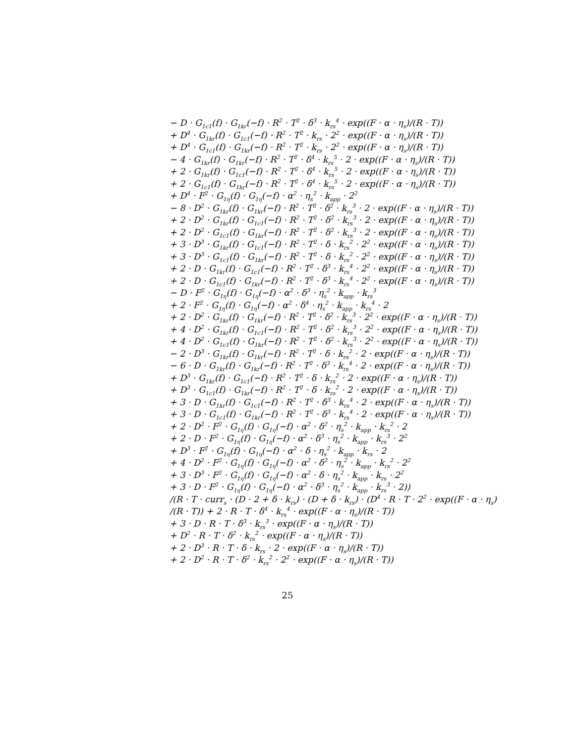− D · G<sub>1c1</sub>(f) · G<sub>1kr</sub>(−f) · R<sup>2</sup> · T<sup>2</sup> · δ<sup>3</sup> · k<sub>rs</sub><sup>4</sup> · exp((F · α · η<sub>s</sub>)/(R · T))
+ D<sup>4</sup> · G<sub>1kr</sub>(f) · G<sub>1c1</sub>(−f) · R<sup>2</sup> · T<sup>2</sup> · k<sub>rs</sub> · 2<sup>2</sup> · exp((F · α · η<sub>s</sub>)/(R · T))
+ D<sup>4</sup> · G<sub>1c1</sub>(f) · G<sub>1kr</sub>(−f) · R<sup>2</sup> · T<sup>2</sup> · k<sub>rs</sub> · 2<sup>2</sup> · exp((F · α · η<sub>s</sub>)/(R · T))
− 4 · G<sub>1kr</sub>(f) · G<sub>1kr</sub>(−f) · R<sup>2</sup> · T<sup>2</sup> · δ<sup>4</sup> · k<sub>rs</sub><sup>5</sup> · 2 · exp((F · α · η<sub>s</sub>)/(R · T))
+ 2 · G<sub>1kr</sub>(f) · G<sub>1c1</sub>(−f) · R<sup>2</sup> · T<sup>2</sup> · δ<sup>4</sup> · k<sub>rs</sub><sup>5</sup> · 2 · exp((F · α · η<sub>s</sub>)/(R · T))
+ 2 · G<sub>1c1</sub>(f) · G<sub>1kr</sub>(−f) · R<sup>2</sup> · T<sup>2</sup> · δ<sup>4</sup> · k<sub>rs</sub><sup>5</sup> · 2 · exp((F · α · η<sub>s</sub>)/(R · T))
+ D<sup>4</sup> · F<sup>2</sup> · G<sub>1η</sub>(f) · G<sub>1η</sub>(−f) · α<sup>2</sup> · η<sub>s</sub><sup>2</sup> · k<sub>app</sub> · 2<sup>2</sup>
− 8 · D<sup>2</sup> · G<sub>1kr</sub>(f) · G<sub>1kr</sub>(−f) · R<sup>2</sup> · T<sup>2</sup> · δ<sup>2</sup> · k<sub>rs</sub><sup>3</sup> · 2 · exp((F · α · η<sub>s</sub>)/(R · T))
+ 2 · D<sup>2</sup> · G<sub>1kr</sub>(f) · G<sub>1c1</sub>(−f) · R<sup>2</sup> · T<sup>2</sup> · δ<sup>2</sup> · k<sub>rs</sub><sup>3</sup> · 2 · exp((F · α · η<sub>s</sub>)/(R · T))
+ 2 · D<sup>2</sup> · G<sub>1c1</sub>(f) · G<sub>1kr</sub>(−f) · R<sup>2</sup> · T<sup>2</sup> · δ<sup>2</sup> · k<sub>rs</sub><sup>3</sup> · 2 · exp((F · α · η<sub>s</sub>)/(R · T))
+ 3 · D<sup>3</sup> · G<sub>1kr</sub>(f) · G<sub>1c1</sub>(−f) · R<sup>2</sup> · T<sup>2</sup> · δ · k<sub>rs</sub><sup>2</sup> · 2<sup>2</sup> · exp((F · α · η<sub>s</sub>)/(R · T))
+ 3 · D<sup>3</sup> · G<sub>1c1</sub>(f) · G<sub>1kr</sub>(−f) · R<sup>2</sup> · T<sup>2</sup> · δ · k<sub>rs</sub><sup>2</sup> · 2<sup>2</sup> · exp((F · α · η<sub>s</sub>)/(R · T))
+ 2 · D · G<sub>1kr</sub>(f) · G<sub>1c1</sub>(−f) · R<sup>2</sup> · T<sup>2</sup> · δ<sup>3</sup> · k<sub>rs</sub><sup>4</sup> · 2<sup>2</sup> · exp((F · α · η<sub>s</sub>)/(R · T))
+ 2 · D · G<sub>1c1</sub>(f) · G<sub>1kr</sub>(−f) · R<sup>2</sup> · T<sup>2</sup> · δ<sup>3</sup> · k<sub>rs</sub><sup>4</sup> · 2<sup>2</sup> · exp((F · α · η<sub>s</sub>)/(R · T))
− D · F<sup>2</sup> · G<sub>1η</sub>(f) · G<sub>1η</sub>(−f) · α<sup>2</sup> · δ<sup>3</sup> · η<sub>s</sub><sup>2</sup> · k<sub>app</sub> · k<sub>rs</sub><sup>3</sup>
+ 2 · F<sup>2</sup> · G<sub>1η</sub>(f) · G<sub>1η</sub>(−f) · α<sup>2</sup> · δ<sup>4</sup> · η<sub>s</sub><sup>2</sup> · k<sub>app</sub> · k<sub>rs</sub><sup>4</sup> · 2
+ 2 · D<sup>2</sup> · G<sub>1kr</sub>(f) · G<sub>1kr</sub>(−f) · R<sup>2</sup> · T<sup>2</sup> · δ<sup>2</sup> · k<sub>rs</sub><sup>3</sup> · 2<sup>2</sup> · exp((F · α · η<sub>s</sub>)/(R · T))
+ 4 · D<sup>2</sup> · G<sub>1kr</sub>(f) · G<sub>1c1</sub>(−f) · R<sup>2</sup> · T<sup>2</sup> · δ<sup>2</sup> · k<sub>rs</sub><sup>3</sup> · 2<sup>2</sup> · exp((F · α · η<sub>s</sub>)/(R · T))
+ 4 · D<sup>2</sup> · G<sub>1c1</sub>(f) · G<sub>1kr</sub>(−f) · R<sup>2</sup> · T<sup>2</sup> · δ<sup>2</sup> · k<sub>rs</sub><sup>3</sup> · 2<sup>2</sup> · exp((F · α · η<sub>s</sub>)/(R · T))
− 2 · D<sup>3</sup> · G<sub>1kr</sub>(f) · G<sub>1kr</sub>(−f) · R<sup>2</sup> · T<sup>2</sup> · δ · k<sub>rs</sub><sup>2</sup> · 2 · exp((F · α · η<sub>s</sub>)/(R · T))
− 6 · D · G<sub>1kr</sub>(f) · G<sub>1kr</sub>(−f) · R<sup>2</sup> · T<sup>2</sup> · δ<sup>3</sup> · k<sub>rs</sub><sup>4</sup> · 2 · exp((F · α · η<sub>s</sub>)/(R · T))
+ D<sup>3</sup> · G<sub>1kr</sub>(f) · G<sub>1c1</sub>(−f) · R<sup>2</sup> · T<sup>2</sup> · δ · k<sub>rs</sub><sup>2</sup> · 2 · exp((F · α · η<sub>s</sub>)/(R · T))
+ D<sup>3</sup> · G<sub>1c1</sub>(f) · G<sub>1kr</sub>(−f) · R<sup>2</sup> · T<sup>2</sup> · δ · k<sub>rs</sub><sup>2</sup> · 2 · exp((F · α · η<sub>s</sub>)/(R · T))
+ 3 · D · G<sub>1kr</sub>(f) · G<sub>1c1</sub>(−f) · R<sup>2</sup> · T<sup>2</sup> · δ<sup>3</sup> · k<sub>rs</sub><sup>4</sup> · 2 · exp((F · α · η<sub>s</sub>)/(R · T))
+ 3 · D · G<sub>1c1</sub>(f) · G<sub>1kr</sub>(−f) · R<sup>2</sup> · T<sup>2</sup> · δ<sup>3</sup> · k<sub>rs</sub><sup>4</sup> · 2 · exp((F · α · η<sub>s</sub>)/(R · T))
+ 2 · D<sup>2</sup> · F<sup>2</sup> · G<sub>1η</sub>(f) · G<sub>1η</sub>(−f) · α<sup>2</sup> · δ<sup>2</sup> · η<sub>s</sub><sup>2</sup> · k<sub>app</sub> · k<sub>rs</sub><sup>2</sup> · 2
+ 2 · D · F<sup>2</sup> · G<sub>1η</sub>(f) · G<sub>1η</sub>(−f) · α<sup>2</sup> · δ<sup>3</sup> · η<sub>s</sub><sup>2</sup> · k<sub>app</sub> · k<sub>rs</sub><sup>3</sup> · 2<sup>2</sup>
+ D<sup>3</sup> · F<sup>2</sup> · G<sub>1η</sub>(f) · G<sub>1η</sub>(−f) · α<sup>2</sup> · δ · η<sub>s</sub><sup>2</sup> · k<sub>app</sub> · k<sub>rs</sub> · 2
+ 4 · D<sup>2</sup> · F<sup>2</sup> · G<sub>1η</sub>(f) · G<sub>1η</sub>(−f) · α<sup>2</sup> · δ<sup>2</sup> · η<sub>s</sub><sup>2</sup> · k<sub>app</sub> · k<sub>rs</sub><sup>2</sup> · 2<sup>2</sup>
+ 3 · D<sup>3</sup> · F<sup>2</sup> · G<sub>1η</sub>(f) · G<sub>1η</sub>(−f) · α<sup>2</sup> · δ · η<sub>s</sub><sup>2</sup> · k<sub>app</sub> · k<sub>rs</sub> · 2<sup>2</sup>
+ 3 · D · F<sup>2</sup> · G<sub>1η</sub>(f) · G<sub>1η</sub>(−f) · α<sup>2</sup> · δ<sup>3</sup> · η<sub>s</sub><sup>2</sup> · k<sub>app</sub> · k<sub>rs</sub><sup>3</sup> · 2))
/(R · T · curr<sub>s</sub> · (D · 2 + δ · k<sub>rs</sub>) · (D + δ · k<sub>rs</sub>) · (D<sup>4</sup> · R · T · 2<sup>2</sup> · exp((F · α · η<sub>s</sub>)
/(R · T)) + 2 · R · T · δ<sup>4</sup> · k<sub>rs</sub><sup>4</sup> · exp((F · α · η<sub>s</sub>)/(R · T))
+ 3 · D · R · T · δ<sup>3</sup> · k<sub>rs</sub><sup>3</sup> · exp((F · α · η<sub>s</sub>)/(R · T))
+ D<sup>2</sup> · R · T · δ<sup>2</sup> · k<sub>rs</sub><sup>2</sup> · exp((F · α · η<sub>s</sub>)/(R · T))
+ 2 · D<sup>3</sup> · R · T · δ · k<sub>rs</sub> · 2 · exp((F · α · η<sub>s</sub>)/(R · T))
+ 2 · D<sup>2</sup> · R · T · δ<sup>2</sup> · k<sub>rs</sub><sup>2</sup> · 2<sup>2</sup> · exp((F · α · η<sub>s</sub>)/(R · T))
25